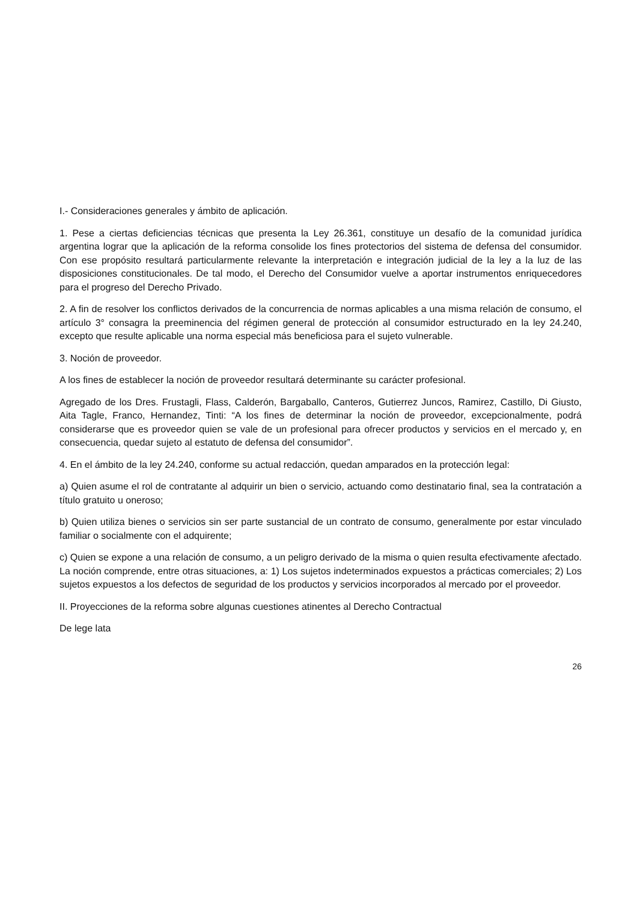I.- Consideraciones generales y ámbito de aplicación.
1. Pese a ciertas deficiencias técnicas que presenta la Ley 26.361, constituye un desafío de la comunidad jurídica argentina lograr que la aplicación de la reforma consolide los fines protectorios del sistema de defensa del consumidor. Con ese propósito resultará particularmente relevante la interpretación e integración judicial de la ley a la luz de las disposiciones constitucionales. De tal modo, el Derecho del Consumidor vuelve a aportar instrumentos enriquecedores para el progreso del Derecho Privado.
2. A fin de resolver los conflictos derivados de la concurrencia de normas aplicables a una misma relación de consumo, el artículo 3° consagra la preeminencia del régimen general de protección al consumidor estructurado en la ley 24.240, excepto que resulte aplicable una norma especial más beneficiosa para el sujeto vulnerable.
3. Noción de proveedor.
A los fines de establecer la noción de proveedor resultará determinante su carácter profesional.
Agregado de los Dres. Frustagli, Flass, Calderón, Bargaballo, Canteros, Gutierrez Juncos, Ramirez, Castillo, Di Giusto, Aita Tagle, Franco, Hernandez, Tinti: “A los fines de determinar la noción de proveedor, excepcionalmente, podrá considerarse que es proveedor quien se vale de un profesional para ofrecer productos y servicios en el mercado y, en consecuencia, quedar sujeto al estatuto de defensa del consumidor”.
4. En el ámbito de la ley 24.240, conforme su actual redacción, quedan amparados en la protección legal:
a) Quien asume el rol de contratante al adquirir un bien o servicio, actuando como destinatario final, sea la contratación a título gratuito u oneroso;
b) Quien utiliza bienes o servicios sin ser parte sustancial de un contrato de consumo, generalmente por estar vinculado familiar o socialmente con el adquirente;
c) Quien se expone a una relación de consumo, a un peligro derivado de la misma o quien resulta efectivamente afectado. La noción comprende, entre otras situaciones, a: 1) Los sujetos indeterminados expuestos a prácticas comerciales; 2) Los sujetos expuestos a los defectos de seguridad de los productos y servicios incorporados al mercado por el proveedor.
II. Proyecciones de la reforma sobre algunas cuestiones atinentes al Derecho Contractual
De lege lata
26